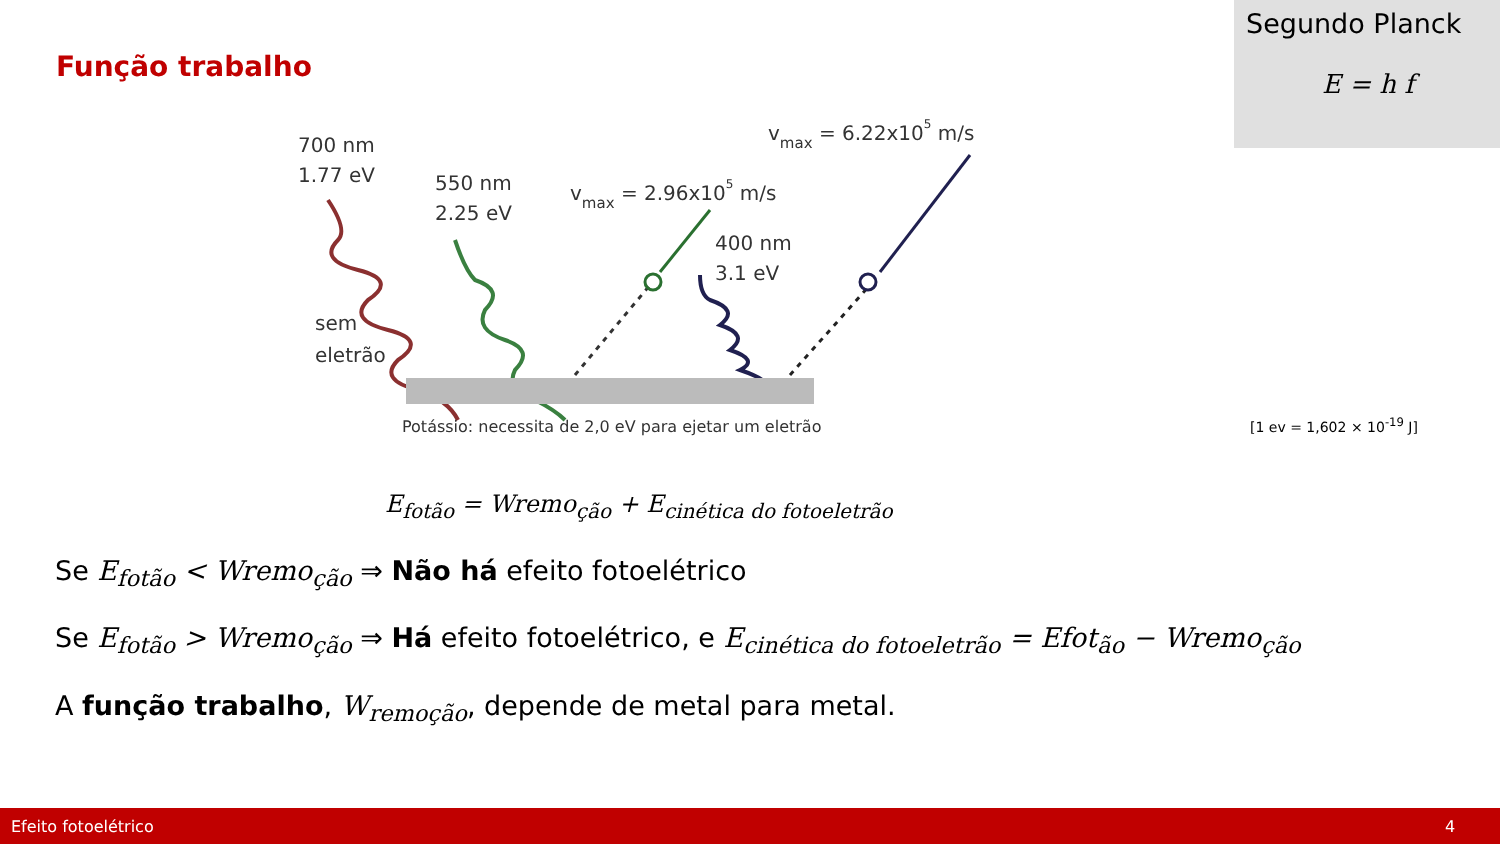Função trabalho
Segundo Planck
E = h f
700 nm
1.77 eV
550 nm
2.25 eV
vmax = 2.96x105 m/s
vmax = 6.22x105 m/s
400 nm
3.1 eV
sem
eletrão
Potássio: necessita de 2,0 eV para ejetar um eletrão
[1 ev = 1,602 × 10<sup>-19</sup> J]
E<sub>fotão</sub> = Wremo<sub>ção</sub> + E<sub>cinética do fotoeletrão</sub>
Se E<sub>fotão</sub> < Wremo<sub>ção</sub> ⇒ Não há efeito fotoelétrico
Se E<sub>fotão</sub> > Wremo<sub>ção</sub> ⇒ Há efeito fotoelétrico, e E<sub>cinética do fotoeletrão</sub> = Efot<sub>ão</sub> − Wremo<sub>ção</sub>
A função trabalho, W<sub>remoção</sub>, depende de metal para metal.
Efeito fotoelétrico 4